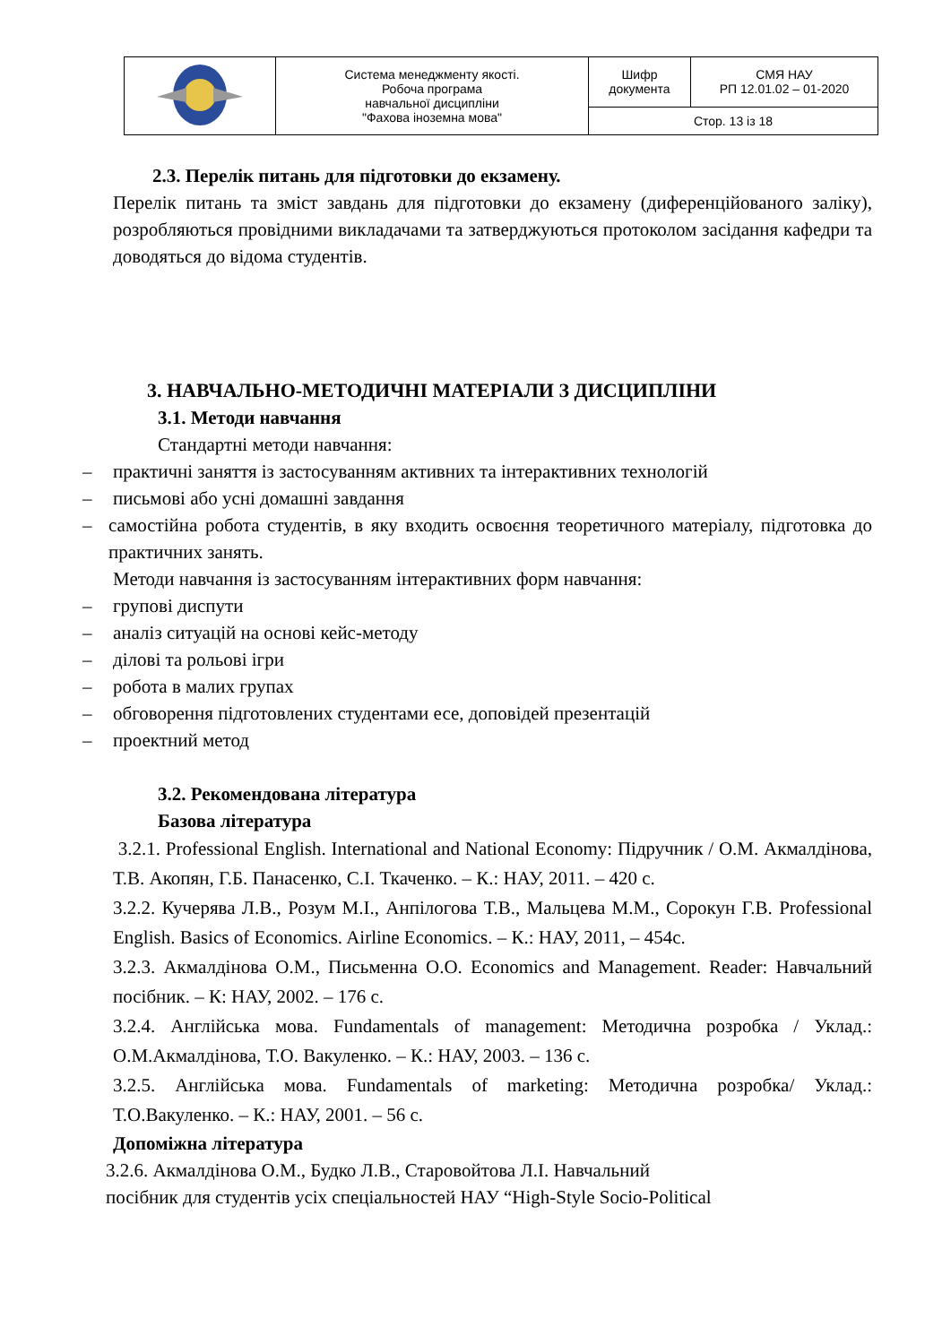| | Система менеджменту якості. Робоча програма навчальної дисципліни "Фахова іноземна мова" | Шифр документа | СМЯ НАУ РП 12.01.02 – 01-2020 |
| | | Стор. 13 із 18 | |
2.3. Перелік питань для підготовки до екзамену.
Перелік питань та зміст завдань для підготовки до екзамену (диференційованого заліку), розробляються провідними викладачами та затверджуються протоколом засідання кафедри та доводяться до відома студентів.
3. НАВЧАЛЬНО-МЕТОДИЧНІ МАТЕРІАЛИ З ДИСЦИПЛІНИ
3.1. Методи навчання
Стандартні методи навчання:
– практичні заняття із застосуванням активних та інтерактивних технологій
– письмові або усні домашні завдання
– самостійна робота студентів, в яку входить освоєння теоретичного матеріалу, підготовка до практичних занять.
Методи навчання із застосуванням інтерактивних форм навчання:
– групові диспути
– аналіз ситуацій на основі кейс-методу
– ділові та рольові ігри
– робота в малих групах
– обговорення підготовлених студентами есе, доповідей презентацій
– проектний метод
3.2. Рекомендована література
Базова література
3.2.1. Professional English. International and National Economy: Підручник / О.М. Акмалдінова, Т.В. Акопян, Г.Б. Панасенко, С.І. Ткаченко. – К.: НАУ, 2011. – 420 с.
3.2.2. Кучерява Л.В., Розум М.І., Анпілогова Т.В., Мальцева М.М., Сорокун Г.В. Professional English. Basics of Economics. Airline Economics. – К.: НАУ, 2011, – 454с.
3.2.3. Акмалдінова О.М., Письменна О.О. Economics and Management. Reader: Навчальний посібник. – К: НАУ, 2002. – 176 с.
3.2.4. Англійська мова. Fundamentals of management: Методична розробка / Уклад.: О.М.Акмалдінова, Т.О. Вакуленко. – К.: НАУ, 2003. – 136 с.
3.2.5. Англійська мова. Fundamentals of marketing: Методична розробка/ Уклад.: Т.О.Вакуленко. – К.: НАУ, 2001. – 56 с.
Допоміжна література
3.2.6. Акмалдінова О.М., Будко Л.В., Старовойтова Л.І. Навчальний
посібник для студентів усіх спеціальностей НАУ “High-Style Socio-Political